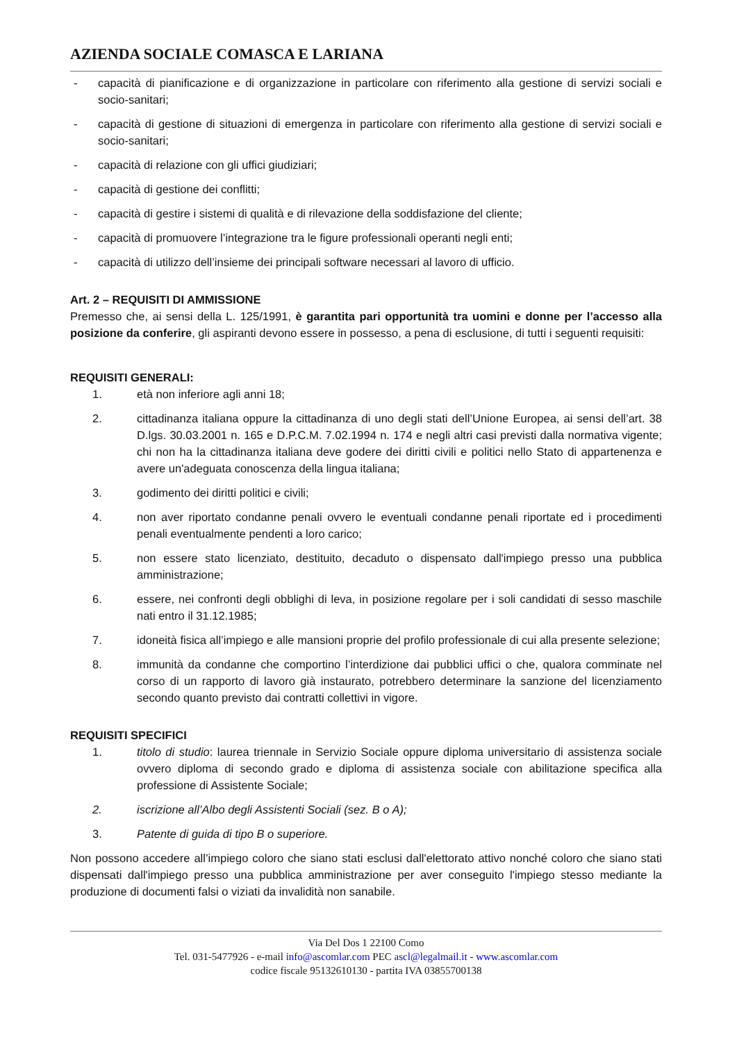AZIENDA SOCIALE COMASCA E LARIANA
- capacità di pianificazione e di organizzazione in particolare con riferimento alla gestione di servizi sociali e socio-sanitari;
- capacità di gestione di situazioni di emergenza in particolare con riferimento alla gestione di servizi sociali e socio-sanitari;
- capacità di relazione con gli uffici giudiziari;
- capacità di gestione dei conflitti;
- capacità di gestire i sistemi di qualità e di rilevazione della soddisfazione del cliente;
- capacità di promuovere l’integrazione tra le figure professionali operanti negli enti;
- capacità di utilizzo dell’insieme dei principali software necessari al lavoro di ufficio.
Art. 2 – REQUISITI DI AMMISSIONE
Premesso che, ai sensi della L. 125/1991, è garantita pari opportunità tra uomini e donne per l’accesso alla posizione da conferire, gli aspiranti devono essere in possesso, a pena di esclusione, di tutti i seguenti requisiti:
REQUISITI GENERALI:
1. età non inferiore agli anni 18;
2. cittadinanza italiana oppure la cittadinanza di uno degli stati dell’Unione Europea, ai sensi dell’art. 38 D.lgs. 30.03.2001 n. 165 e D.P.C.M. 7.02.1994 n. 174 e negli altri casi previsti dalla normativa vigente; chi non ha la cittadinanza italiana deve godere dei diritti civili e politici nello Stato di appartenenza e avere un'adeguata conoscenza della lingua italiana;
3. godimento dei diritti politici e civili;
4. non aver riportato condanne penali ovvero le eventuali condanne penali riportate ed i procedimenti penali eventualmente pendenti a loro carico;
5. non essere stato licenziato, destituito, decaduto o dispensato dall'impiego presso una pubblica amministrazione;
6. essere, nei confronti degli obblighi di leva, in posizione regolare per i soli candidati di sesso maschile nati entro il 31.12.1985;
7. idoneità fisica all’impiego e alle mansioni proprie del profilo professionale di cui alla presente selezione;
8. immunità da condanne che comportino l’interdizione dai pubblici uffici o che, qualora comminate nel corso di un rapporto di lavoro già instaurato, potrebbero determinare la sanzione del licenziamento secondo quanto previsto dai contratti collettivi in vigore.
REQUISITI SPECIFICI
1. titolo di studio: laurea triennale in Servizio Sociale oppure diploma universitario di assistenza sociale ovvero diploma di secondo grado e diploma di assistenza sociale con abilitazione specifica alla professione di Assistente Sociale;
2. iscrizione all’Albo degli Assistenti Sociali (sez. B o A);
3. Patente di guida di tipo B o superiore.
Non possono accedere all’impiego coloro che siano stati esclusi dall'elettorato attivo nonché coloro che siano stati dispensati dall'impiego presso una pubblica amministrazione per aver conseguito l'impiego stesso mediante la produzione di documenti falsi o viziati da invalidità non sanabile.
Via Del Dos 1 22100 Como
Tel. 031-5477926 - e-mail info@ascomlar.com PEC ascl@legalmail.it - www.ascomlar.com
codice fiscale 95132610130 - partita IVA 03855700138